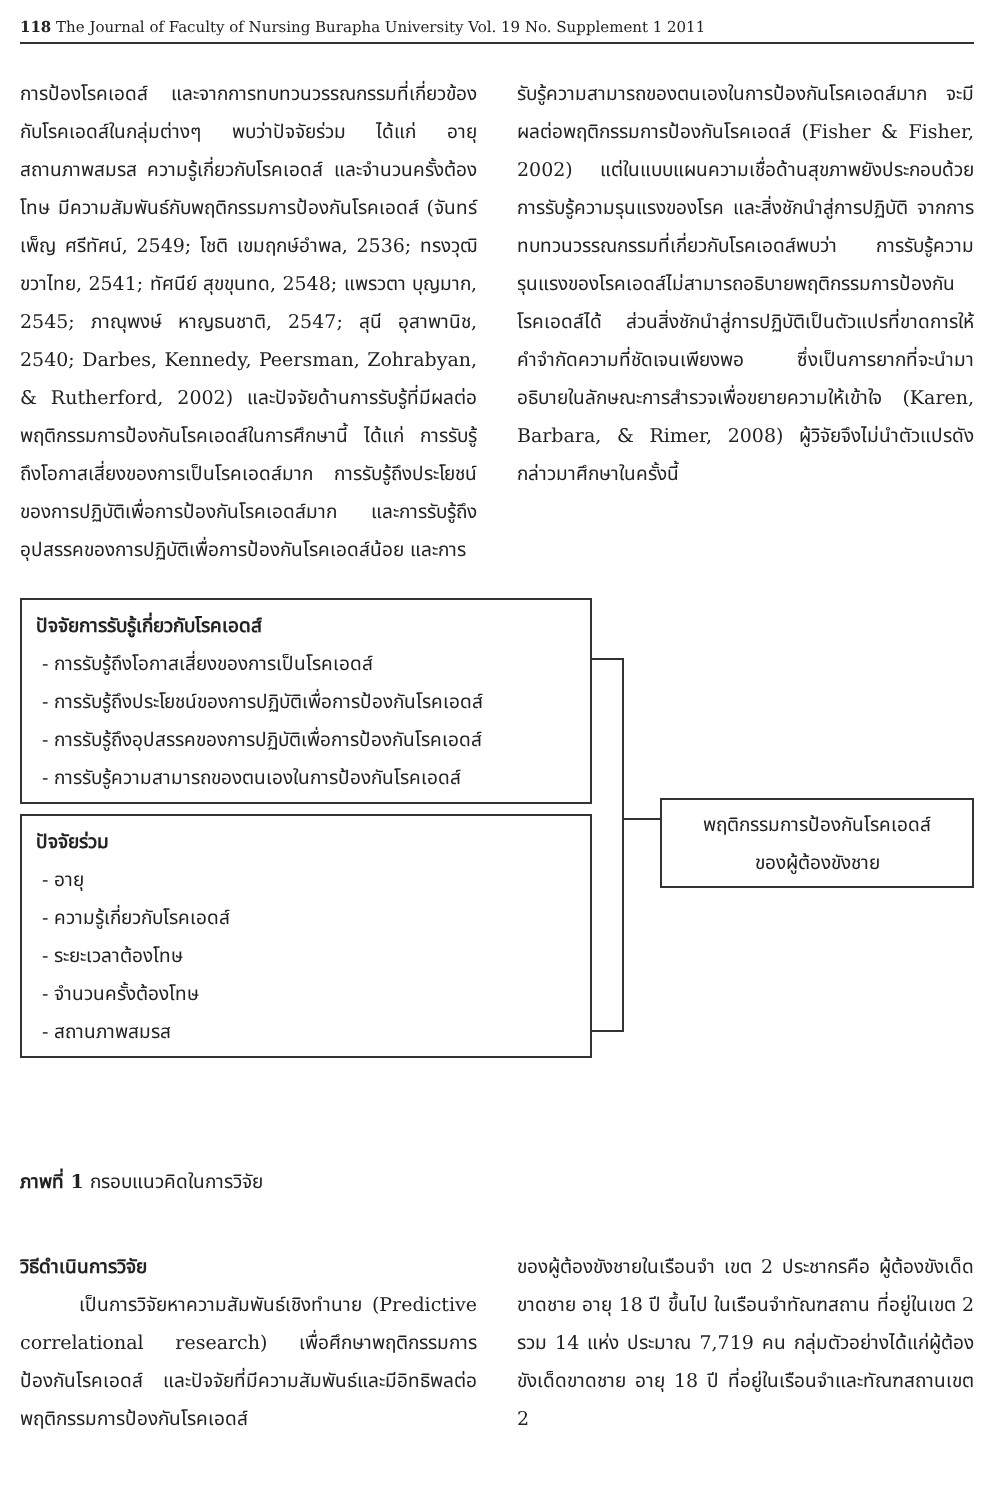118 The Journal of Faculty of Nursing Burapha University Vol. 19 No. Supplement 1 2011
การป้องโรคเอดส์ และจากการทบทวนวรรณกรรมที่เกี่ยวข้องกับโรคเอดส์ในกลุ่มต่างๆ พบว่าปัจจัยร่วม ได้แก่ อายุ สถานภาพสมรส ความรู้เกี่ยวกับโรคเอดส์ และจำนวนครั้งต้องโทษ มีความสัมพันธ์กับพฤติกรรมการป้องกันโรคเอดส์ (จันทร์เพ็ญ ศรีทัศน์, 2549; โชติ เขมฤกษ์อำพล, 2536; ทรงวุฒิ ขวาไทย, 2541; ทัศนีย์ สุขขุนทด, 2548; แพรวตา บุญมาก, 2545; ภาณุพงษ์ หาญธนชาติ, 2547; สุนี อุสาพานิช, 2540; Darbes, Kennedy, Peersman, Zohrabyan, & Rutherford, 2002) และปัจจัยด้านการรับรู้ที่มีผลต่อพฤติกรรมการป้องกันโรคเอดส์ในการศึกษานี้ ได้แก่ การรับรู้ถึงโอกาสเสี่ยงของการเป็นโรคเอดส์มาก การรับรู้ถึงประโยชน์ของการปฏิบัติเพื่อการป้องกันโรคเอดส์มาก และการรับรู้ถึงอุปสรรคของการปฏิบัติเพื่อการป้องกันโรคเอดส์น้อย และการ
รับรู้ความสามารถของตนเองในการป้องกันโรคเอดส์มาก จะมีผลต่อพฤติกรรมการป้องกันโรคเอดส์ (Fisher & Fisher, 2002) แต่ในแบบแผนความเชื่อด้านสุขภาพยังประกอบด้วย การรับรู้ความรุนแรงของโรค และสิ่งชักนำสู่การปฏิบัติ จากการทบทวนวรรณกรรมที่เกี่ยวกับโรคเอดส์พบว่า การรับรู้ความรุนแรงของโรคเอดส์ไม่สามารถอธิบายพฤติกรรมการป้องกันโรคเอดส์ได้ ส่วนสิ่งชักนำสู่การปฏิบัติเป็นตัวแปรที่ขาดการให้คำจำกัดความที่ชัดเจนเพียงพอ ซึ่งเป็นการยากที่จะนำมาอธิบายในลักษณะการสำรวจเพื่อขยายความให้เข้าใจ (Karen, Barbara, & Rimer, 2008) ผู้วิจัยจึงไม่นำตัวแปรดังกล่าวมาศึกษาในครั้งนี้
ปัจจัยการรับรู้เกี่ยวกับโรคเอดส์
- การรับรู้ถึงโอกาสเสี่ยงของการเป็นโรคเอดส์
- การรับรู้ถึงประโยชน์ของการปฏิบัติเพื่อการป้องกันโรคเอดส์
- การรับรู้ถึงอุปสรรคของการปฏิบัติเพื่อการป้องกันโรคเอดส์
- การรับรู้ความสามารถของตนเองในการป้องกันโรคเอดส์
ปัจจัยร่วม
- อายุ
- ความรู้เกี่ยวกับโรคเอดส์
- ระยะเวลาต้องโทษ
- จำนวนครั้งต้องโทษ
- สถานภาพสมรส
พฤติกรรมการป้องกันโรคเอดส์
ของผู้ต้องขังชาย
ภาพที่ 1 กรอบแนวคิดในการวิจัย
วิธีดำเนินการวิจัย
เป็นการวิจัยหาความสัมพันธ์เชิงทำนาย (Predictive correlational research) เพื่อศึกษาพฤติกรรมการป้องกันโรคเอดส์ และปัจจัยที่มีความสัมพันธ์และมีอิทธิพลต่อพฤติกรรมการป้องกันโรคเอดส์
ของผู้ต้องขังชายในเรือนจำ เขต 2 ประชากรคือ ผู้ต้องขังเด็ดขาดชาย อายุ 18 ปี ขึ้นไป ในเรือนจำทัณฑสถาน ที่อยู่ในเขต 2 รวม 14 แห่ง ประมาณ 7,719 คน กลุ่มตัวอย่างได้แก่ผู้ต้องขังเด็ดขาดชาย อายุ 18 ปี ที่อยู่ในเรือนจำและทัณฑสถานเขต 2